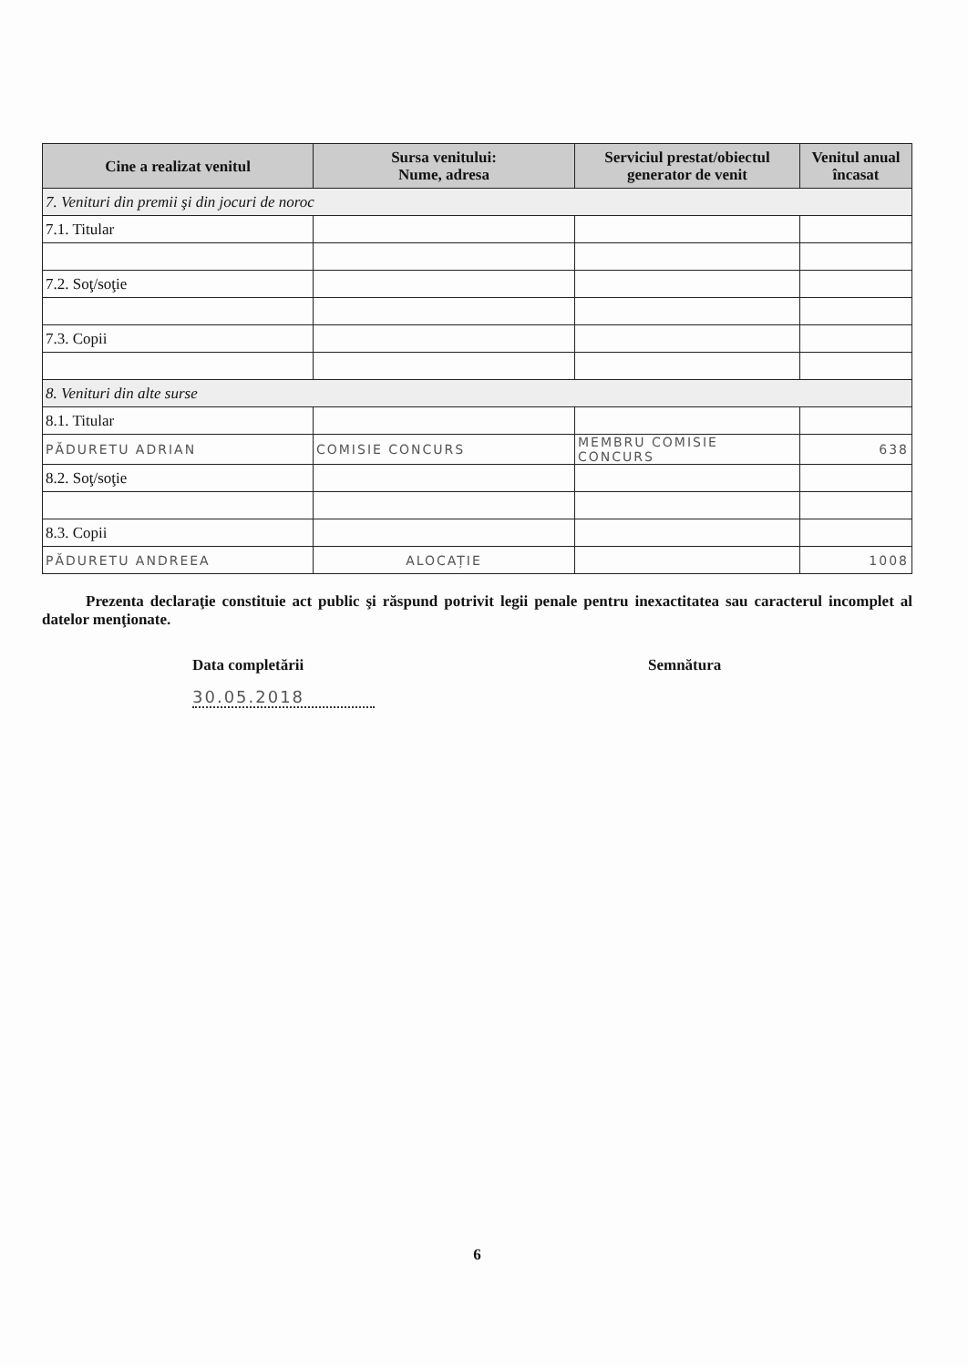| Cine a realizat venitul | Sursa venitului: Nume, adresa | Serviciul prestat/obiectul generator de venit | Venitul anual încasat |
| --- | --- | --- | --- |
| 7. Venituri din premii şi din jocuri de noroc | | | |
| 7.1. Titular | | | |
| 7.2. Soţ/soţie | | | |
| 7.3. Copii | | | |
| 8. Venituri din alte surse | | | |
| 8.1. Titular | | | |
| PĂDURETU ADRIAN | COMISIE CONCURS | MEMBRU COMISIE CONCURS | 638 |
| 8.2. Soţ/soţie | | | |
| 8.3. Copii | | | |
| PĂDURETU ANDREEA | ALOCAȚIE | | 1008 |
Prezenta declaraţie constituie act public şi răspund potrivit legii penale pentru inexactitatea sau caracterul incomplet al datelor menţionate.
Data completării
30.05.2018
Semnătura
6